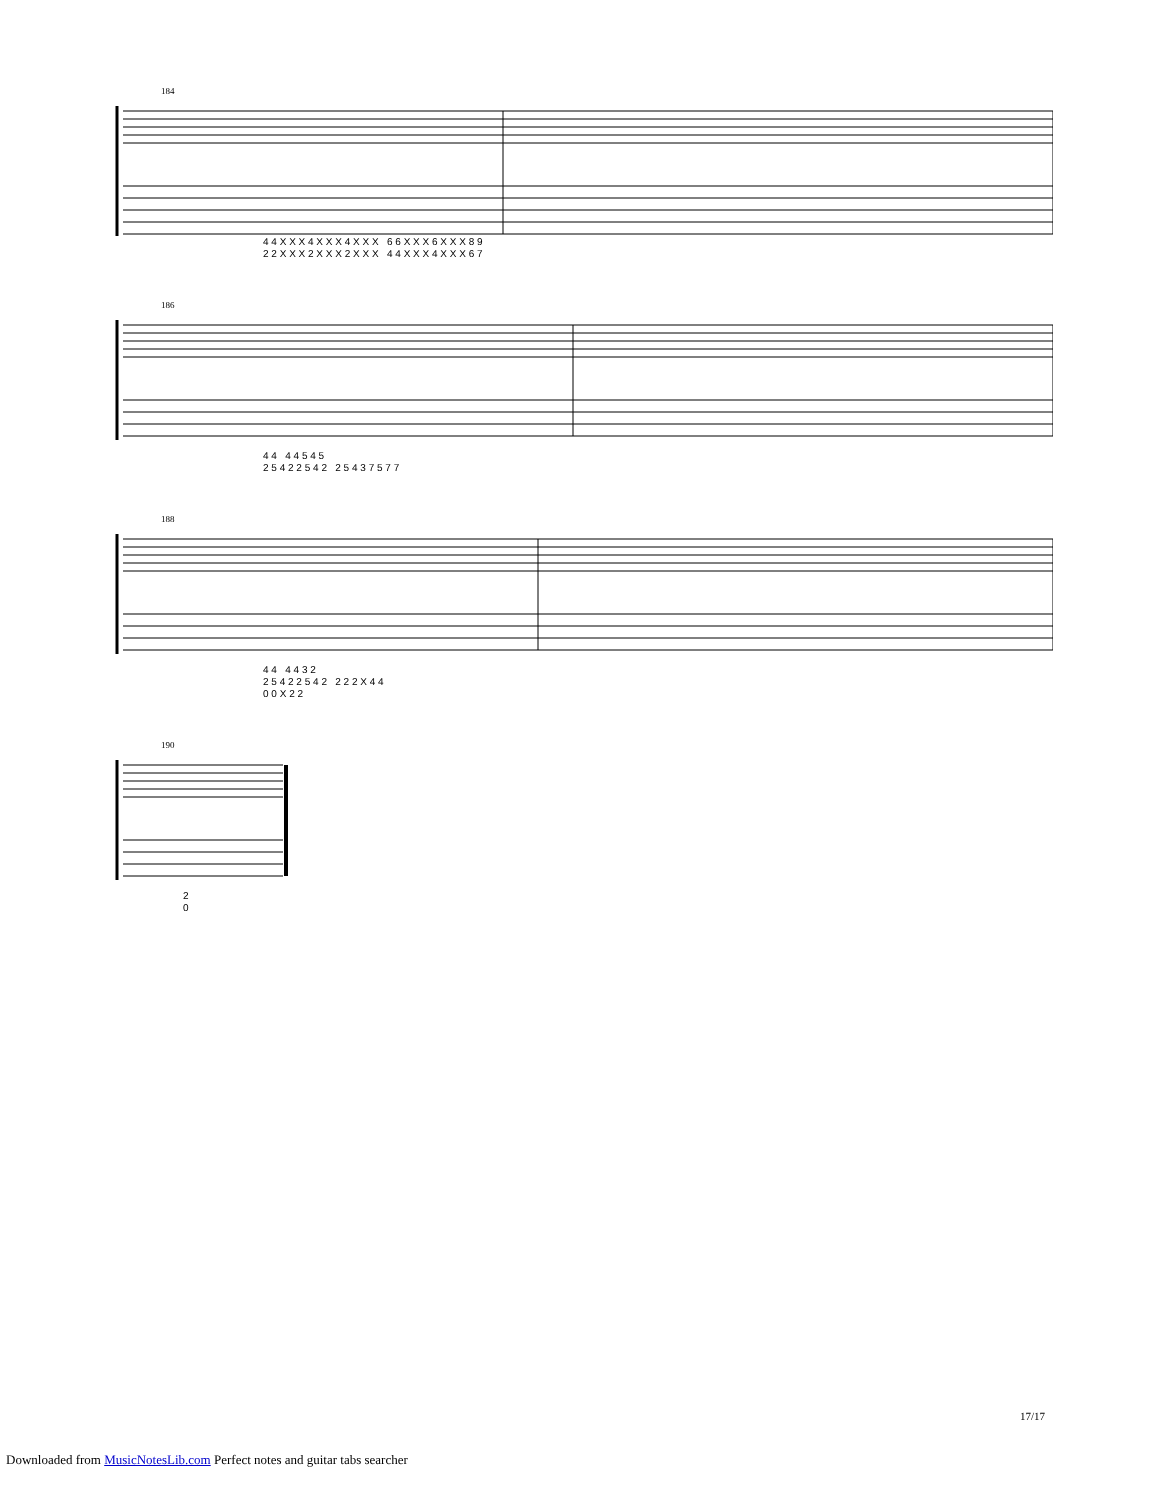184
4 4 X X X 4 X X X 4 X X X 6 6 X X X 6 X X X 8 9 2 2 X X X 2 X X X 2 X X X 4 4 X X X 4 X X X 6 7
186
4 4 4 4 5 4 5 2 5 4 2 2 5 4 2 2 5 4 3 7 5 7 7
188
4 4 4 4 3 2 2 5 4 2 2 5 4 2 2 2 2 X 4 4 0 0 X 2 2
190
2 0
17/17
Downloaded from MusicNotesLib.com Perfect notes and guitar tabs searcher